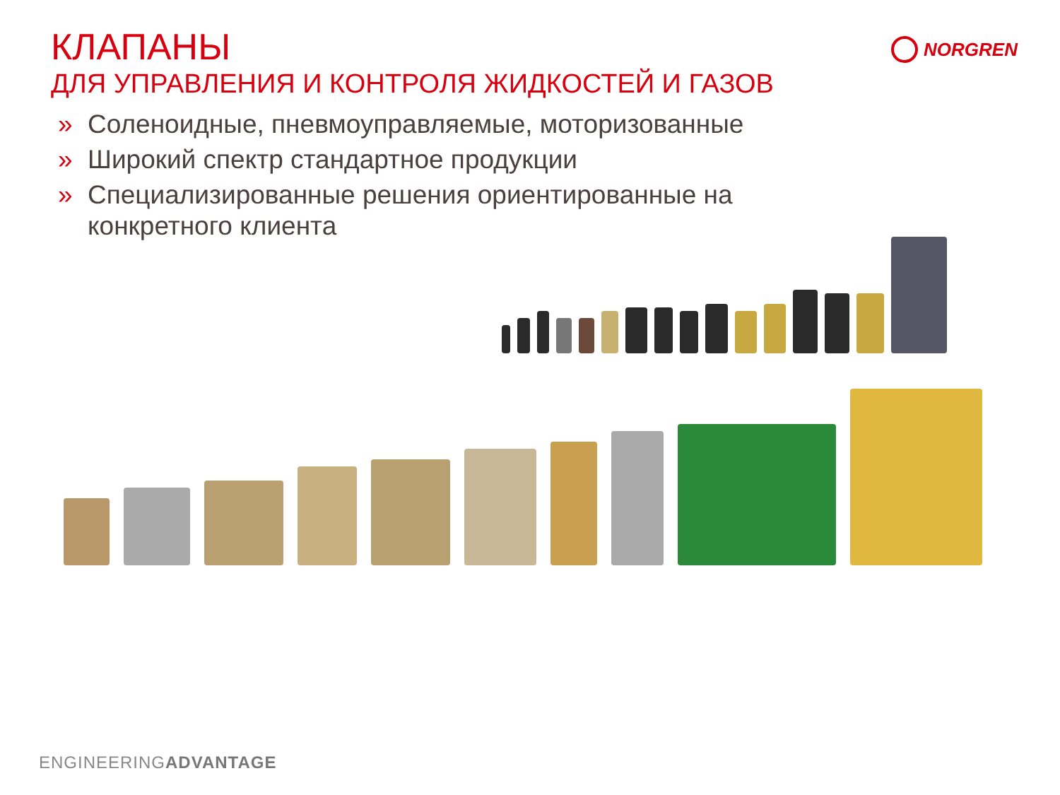КЛАПАНЫ
ДЛЯ УПРАВЛЕНИЯ И КОНТРОЛЯ ЖИДКОСТЕЙ И ГАЗОВ
NORGREN
» Соленоидные, пневмоуправляемые, моторизованные
» Широкий спектр стандартное продукции
» Специализированные решения ориентированные на конкретного клиента
ENGINEERINGADVANTAGE